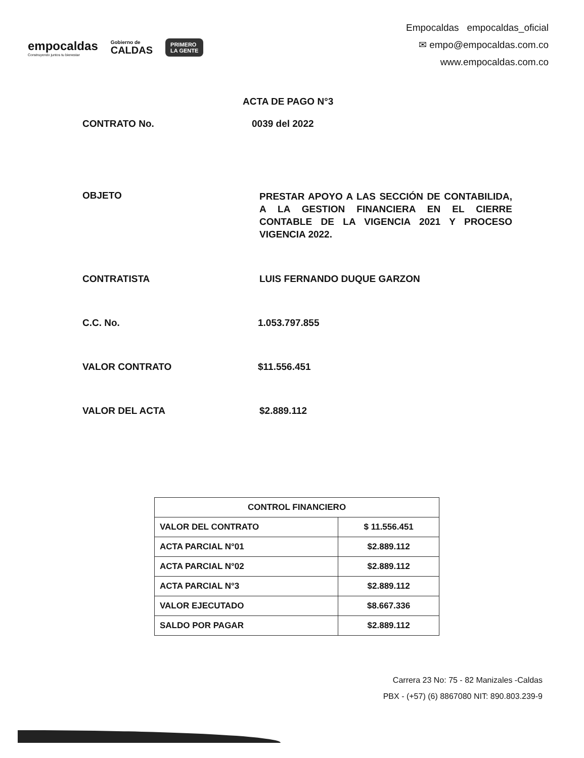empocaldas
Construyendo juntos tu bienestar
Gobierno de
CALDAS
PRIMERO
LA GENTE
Empocaldas empocaldas_oficial
✉ empo@empocaldas.com.co
www.empocaldas.com.co
ACTA DE PAGO N°3
CONTRATO No. 0039 del 2022
OBJETO
PRESTAR APOYO A LAS SECCIÓN DE CONTABILIDA, A LA GESTION FINANCIERA EN EL CIERRE CONTABLE DE LA VIGENCIA 2021 Y PROCESO VIGENCIA 2022.
CONTRATISTA LUIS FERNANDO DUQUE GARZON
C.C. No. 1.053.797.855
VALOR CONTRATO $11.556.451
VALOR DEL ACTA $2.889.112
| CONTROL FINANCIERO | |
| --- | --- |
| VALOR DEL CONTRATO | $ 11.556.451 |
| ACTA PARCIAL N°01 | $2.889.112 |
| ACTA PARCIAL N°02 | $2.889.112 |
| ACTA PARCIAL N°3 | $2.889.112 |
| VALOR EJECUTADO | $8.667.336 |
| SALDO POR PAGAR | $2.889.112 |
Carrera 23 No: 75 - 82 Manizales -Caldas
PBX - (+57) (6) 8867080 NIT: 890.803.239-9